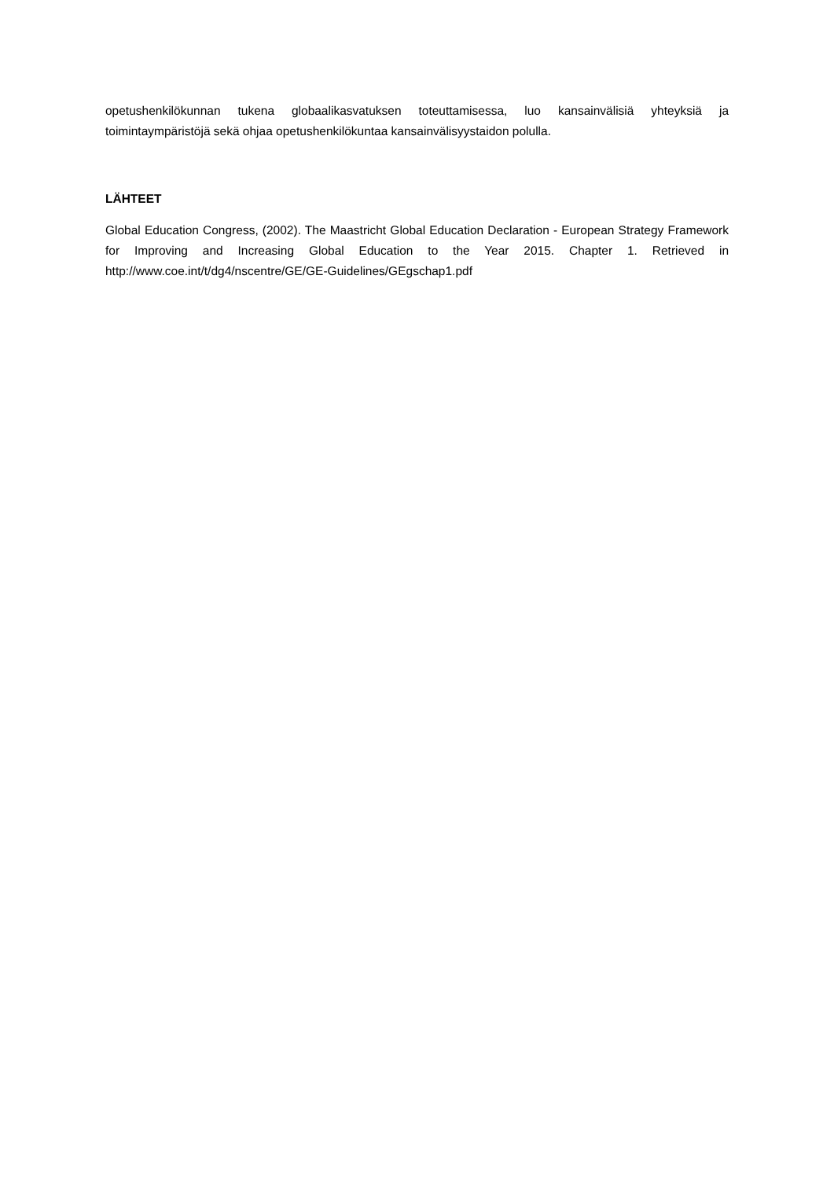opetushenkilökunnan tukena globaalikasvatuksen toteuttamisessa, luo kansainvälisiä yhteyksiä ja toimintaympäristöjä sekä ohjaa opetushenkilökuntaa kansainvälisyystaidon polulla.
LÄHTEET
Global Education Congress, (2002). The Maastricht Global Education Declaration - European Strategy Framework for Improving and Increasing Global Education to the Year 2015. Chapter 1. Retrieved in http://www.coe.int/t/dg4/nscentre/GE/GE-Guidelines/GEgschap1.pdf